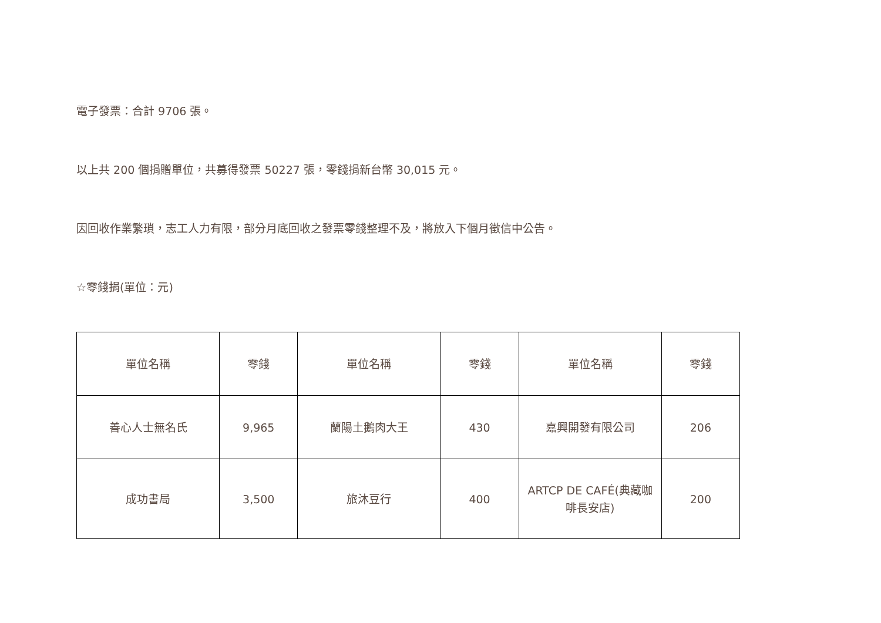電子發票：合計 9706 張。
以上共 200 個捐贈單位，共募得發票 50227 張，零錢捐新台幣 30,015 元。
因回收作業繁瑣，志工人力有限，部分月底回收之發票零錢整理不及，將放入下個月徵信中公告。
☆零錢捐(單位：元)
| 單位名稱 | 零錢 | 單位名稱 | 零錢 | 單位名稱 | 零錢 |
| 善心人士無名氏 | 9,965 | 蘭陽土鵝肉大王 | 430 | 嘉興開發有限公司 | 206 |
| 成功書局 | 3,500 | 旅沐豆行 | 400 | ARTCP DE CAFÉ(典藏咖啡長安店) | 200 |